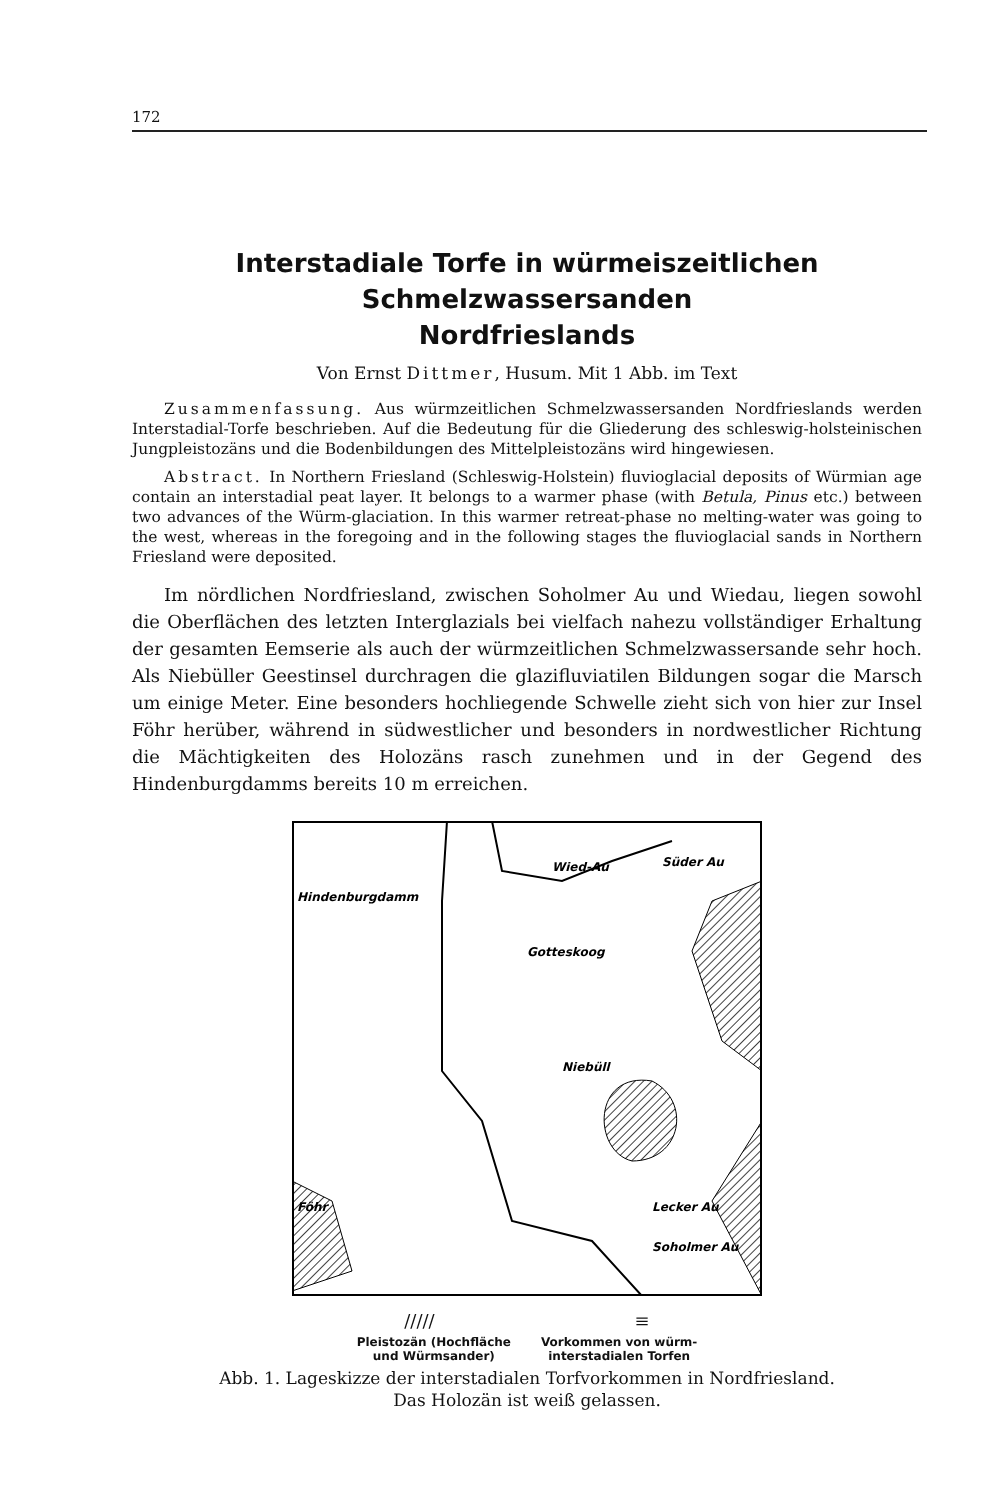172
Interstadiale Torfe in würmeiszeitlichen Schmelzwassersanden
Nordfrieslands
Von Ernst Dittmer, Husum. Mit 1 Abb. im Text
Zusammenfassung. Aus würmzeitlichen Schmelzwassersanden Nordfrieslands werden Interstadial-Torfe beschrieben. Auf die Bedeutung für die Gliederung des schleswig-holsteinischen Jungpleistozäns und die Bodenbildungen des Mittelpleistozäns wird hingewiesen.
Abstract. In Northern Friesland (Schleswig-Holstein) fluvioglacial deposits of Würmian age contain an interstadial peat layer. It belongs to a warmer phase (with Betula, Pinus etc.) between two advances of the Würm-glaciation. In this warmer retreat-phase no melting-water was going to the west, whereas in the foregoing and in the following stages the fluvioglacial sands in Northern Friesland were deposited.
Im nördlichen Nordfriesland, zwischen Soholmer Au und Wiedau, liegen sowohl die Oberflächen des letzten Interglazials bei vielfach nahezu vollständiger Erhaltung der gesamten Eemserie als auch der würmzeitlichen Schmelzwassersande sehr hoch. Als Niebüller Geestinsel durchragen die glazifluviatilen Bildungen sogar die Marsch um einige Meter. Eine besonders hochliegende Schwelle zieht sich von hier zur Insel Föhr herüber, während in südwestlicher und besonders in nordwestlicher Richtung die Mächtigkeiten des Holozäns rasch zunehmen und in der Gegend des Hindenburgdamms bereits 10 m erreichen.
Hindenburgdamm
Wied-Au
Süder Au
Gotteskoog
Niebüll
Föhr
Lecker Au
Soholmer Au
///// ≡
Pleistozän (Hochfläche
und Würmsander)
Vorkommen von würm-
interstadialen Torfen
Abb. 1. Lageskizze der interstadialen Torfvorkommen in Nordfriesland.
Das Holozän ist weiß gelassen.